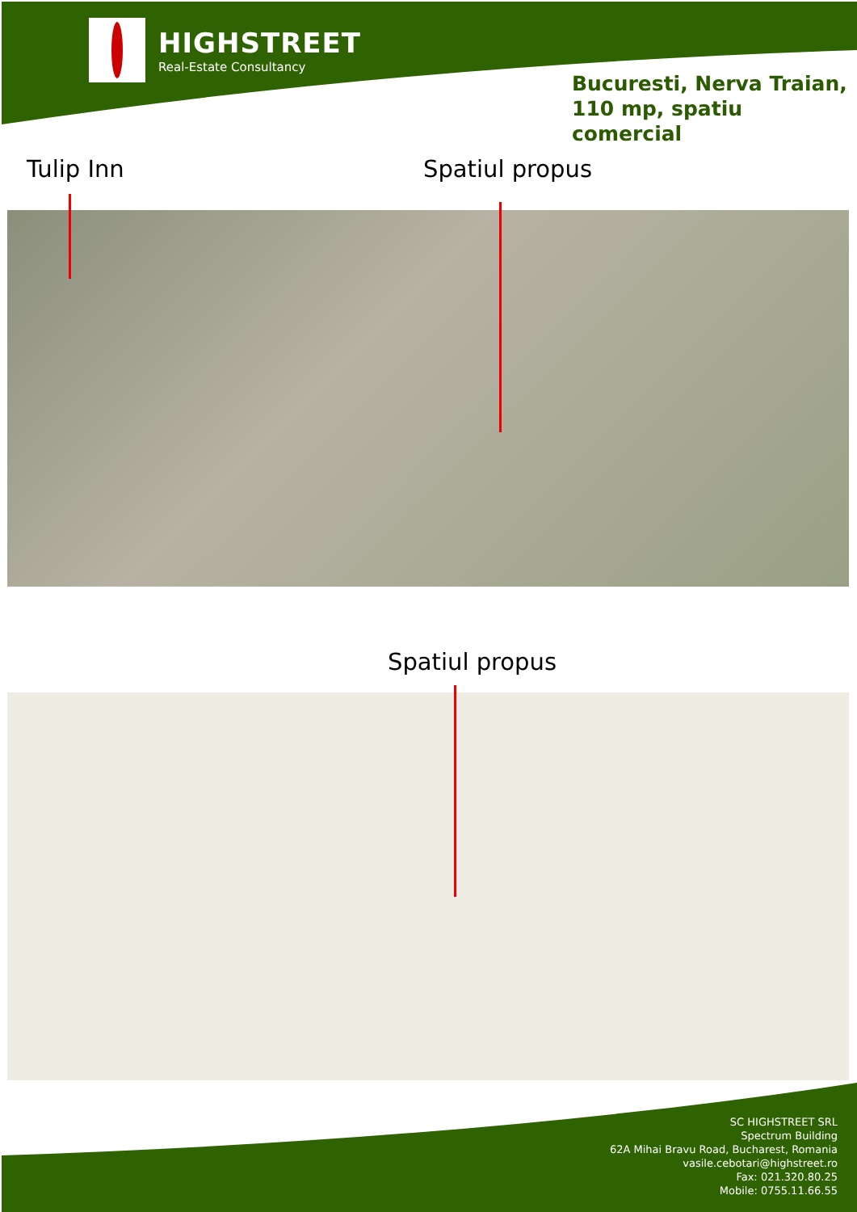HIGHSTREET
Real-Estate Consultancy
Bucuresti, Nerva Traian,
110 mp, spatiu comercial
Tulip Inn Spatiul propus
Spatiul propus
SC HIGHSTREET SRL
Spectrum Building
62A Mihai Bravu Road, Bucharest, Romania
vasile.cebotari@highstreet.ro
Fax: 021.320.80.25
Mobile: 0755.11.66.55